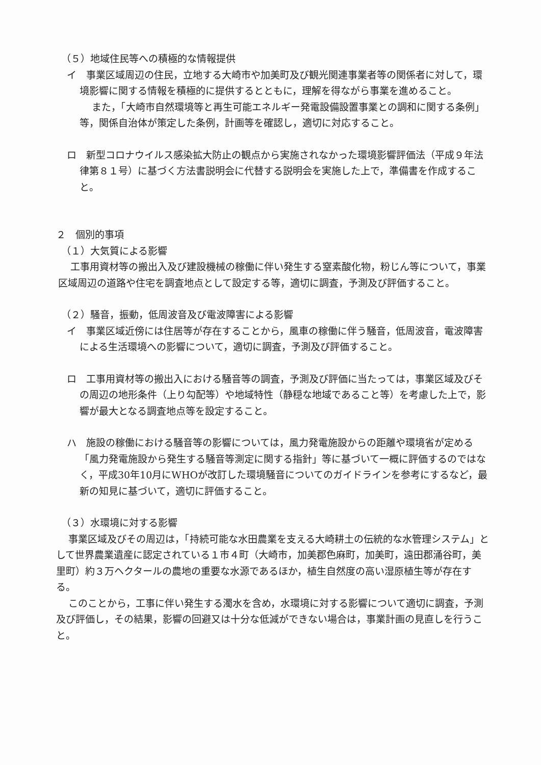（５）地域住民等への積極的な情報提供
イ　事業区域周辺の住民，立地する大崎市や加美町及び観光関連事業者等の関係者に対して，環境影響に関する情報を積極的に提供するとともに，理解を得ながら事業を進めること。
また，「大崎市自然環境等と再生可能エネルギー発電設備設置事業との調和に関する条例」等，関係自治体が策定した条例，計画等を確認し，適切に対応すること。
ロ　新型コロナウイルス感染拡大防止の観点から実施されなかった環境影響評価法（平成９年法律第８１号）に基づく方法書説明会に代替する説明会を実施した上で，準備書を作成すること。
２　個別的事項
（１）大気質による影響
工事用資材等の搬出入及び建設機械の稼働に伴い発生する窒素酸化物，粉じん等について，事業区域周辺の道路や住宅を調査地点として設定する等，適切に調査，予測及び評価すること。
（２）騒音，振動，低周波音及び電波障害による影響
イ　事業区域近傍には住居等が存在することから，風車の稼働に伴う騒音，低周波音，電波障害による生活環境への影響について，適切に調査，予測及び評価すること。
ロ　工事用資材等の搬出入における騒音等の調査，予測及び評価に当たっては，事業区域及びその周辺の地形条件（上り勾配等）や地域特性（静穏な地域であること等）を考慮した上で，影響が最大となる調査地点等を設定すること。
ハ　施設の稼働における騒音等の影響については，風力発電施設からの距離や環境省が定める「風力発電施設から発生する騒音等測定に関する指針」等に基づいて一概に評価するのではなく，平成30年10月にWHOが改訂した環境騒音についてのガイドラインを参考にするなど，最新の知見に基づいて，適切に評価すること。
（３）水環境に対する影響
事業区域及びその周辺は，「持続可能な水田農業を支える大崎耕土の伝統的な水管理システム」として世界農業遺産に認定されている１市４町（大崎市，加美郡色麻町，加美町，遠田郡涌谷町，美里町）約３万ヘクタールの農地の重要な水源であるほか，植生自然度の高い湿原植生等が存在する。
このことから，工事に伴い発生する濁水を含め，水環境に対する影響について適切に調査，予測及び評価し，その結果，影響の回避又は十分な低減ができない場合は，事業計画の見直しを行うこと。